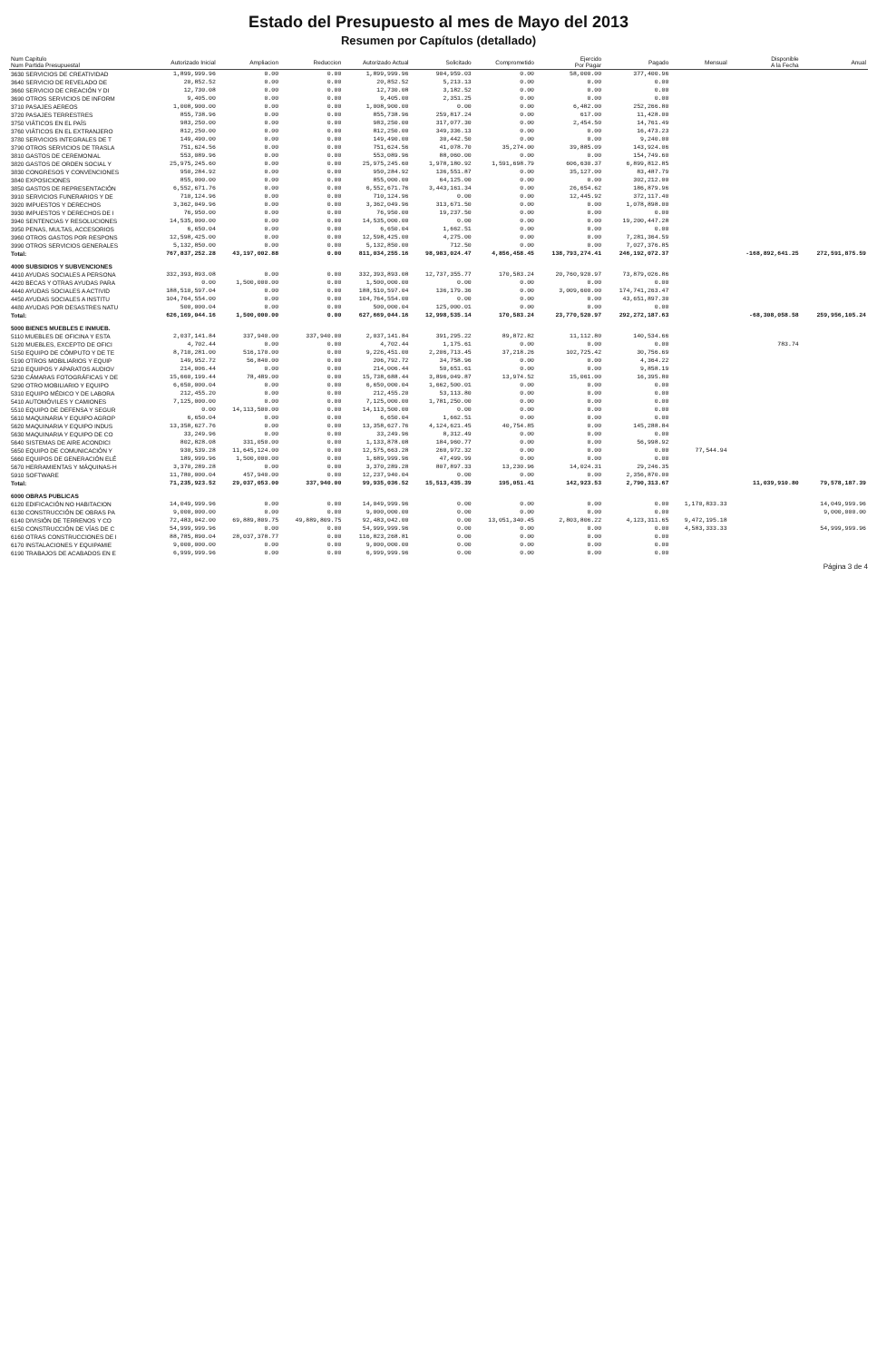Estado del Presupuesto al mes de Mayo del 2013
Resumen por Capítulos (detallado)
| Num Capitulo Num Partida Presupuestal | Autorizado Inicial | Ampliacion | Reduccion | Autorizado Actual | Solicitado | Comprometido | Ejercido Por Pagar | Pagado | Mensual | Disponible A la Fecha | Anual |
| --- | --- | --- | --- | --- | --- | --- | --- | --- | --- | --- | --- |
| 3630 SERVICIOS DE CREATIVIDAD | 1,899,999.96 | 0.00 | 0.00 | 1,899,999.96 | 904,959.03 | 0.00 | 58,000.00 | 377,400.96 | | | |
| 3640 SERVICIO DE REVELADO DE | 20,852.52 | 0.00 | 0.00 | 20,852.52 | 5,213.13 | 0.00 | 0.00 | 0.00 | | | |
| 3660 SERVICIO DE CREACIÓN Y DI | 12,730.08 | 0.00 | 0.00 | 12,730.08 | 3,182.52 | 0.00 | 0.00 | 0.00 | | | |
| 3690 OTROS SERVICIOS DE INFORM | 9,405.00 | 0.00 | 0.00 | 9,405.00 | 2,351.25 | 0.00 | 0.00 | 0.00 | | | |
| 3710 PASAJES AEREOS | 1,008,900.00 | 0.00 | 0.00 | 1,008,900.00 | 0.00 | 0.00 | 6,482.00 | 252,266.80 | | | |
| 3720 PASAJES TERRESTRES | 855,738.96 | 0.00 | 0.00 | 855,738.96 | 259,817.24 | 0.00 | 617.00 | 11,428.00 | | | |
| 3750 VIÁTICOS EN EL PAÍS | 983,250.00 | 0.00 | 0.00 | 983,250.00 | 317,077.30 | 0.00 | 2,454.50 | 14,761.49 | | | |
| 3760 VIÁTICOS EN EL EXTRANJERO | 812,250.00 | 0.00 | 0.00 | 812,250.00 | 349,336.13 | 0.00 | 0.00 | 16,473.23 | | | |
| 3780 SERVICIOS INTEGRALES DE T | 149,490.00 | 0.00 | 0.00 | 149,490.00 | 30,442.50 | 0.00 | 0.00 | 9,240.00 | | | |
| 3790 OTROS SERVICIOS DE TRASLA | 751,624.56 | 0.00 | 0.00 | 751,624.56 | 41,078.70 | 35,274.00 | 39,885.09 | 143,924.06 | | | |
| 3810 GASTOS DE CEREMONIAL | 553,089.96 | 0.00 | 0.00 | 553,089.96 | 88,060.00 | 0.00 | 0.00 | 154,749.60 | | | |
| 3820 GASTOS DE ORDEN SOCIAL Y | 25,975,245.60 | 0.00 | 0.00 | 25,975,245.60 | 1,978,180.92 | 1,591,698.79 | 606,630.37 | 6,899,812.85 | | | |
| 3830 CONGRESOS Y CONVENCIONES | 950,284.92 | 0.00 | 0.00 | 950,284.92 | 136,551.87 | 0.00 | 35,127.00 | 83,487.79 | | | |
| 3840 EXPOSICIONES | 855,000.00 | 0.00 | 0.00 | 855,000.00 | 64,125.00 | 0.00 | 0.00 | 302,212.00 | | | |
| 3850 GASTOS DE REPRESENTACIÓN | 6,552,671.76 | 0.00 | 0.00 | 6,552,671.76 | 3,443,161.34 | 0.00 | 26,654.62 | 186,879.96 | | | |
| 3910 SERVICIOS FUNERARIOS Y DE | 710,124.96 | 0.00 | 0.00 | 710,124.96 | 0.00 | 0.00 | 12,445.92 | 372,117.40 | | | |
| 3920 IMPUESTOS Y DERECHOS | 3,362,049.96 | 0.00 | 0.00 | 3,362,049.96 | 313,671.50 | 0.00 | 0.00 | 1,078,898.00 | | | |
| 3930 IMPUESTOS Y DERECHOS DE I | 76,950.00 | 0.00 | 0.00 | 76,950.00 | 19,237.50 | 0.00 | 0.00 | 0.00 | | | |
| 3940 SENTENCIAS Y RESOLUCIONES | 14,535,000.00 | 0.00 | 0.00 | 14,535,000.00 | 0.00 | 0.00 | 0.00 | 19,200,447.28 | | | |
| 3950 PENAS, MULTAS, ACCESORIOS | 6,650.04 | 0.00 | 0.00 | 6,650.04 | 1,662.51 | 0.00 | 0.00 | 0.00 | | | |
| 3960 OTROS GASTOS POR RESPONS | 12,598,425.00 | 0.00 | 0.00 | 12,598,425.00 | 4,275.00 | 0.00 | 0.00 | 7,281,364.59 | | | |
| 3990 OTROS SERVICIOS GENERALES | 5,132,850.00 | 0.00 | 0.00 | 5,132,850.00 | 712.50 | 0.00 | 0.00 | 7,027,376.85 | | | |
| Total: | 767,837,252.28 | 43,197,002.88 | 0.00 | 811,034,255.16 | 98,983,024.47 | 4,856,458.45 | 138,793,274.41 | 246,192,072.37 | | -168,892,641.25 | 272,591,875.59 |
| 4000 SUBSIDIOS Y SUBVENCIONES | | | | | | | | | | | |
| 4410 AYUDAS SOCIALES A PERSONA | 332,393,893.08 | 0.00 | 0.00 | 332,393,893.08 | 12,737,355.77 | 170,583.24 | 20,760,920.97 | 73,879,026.86 | | | |
| 4420 BECAS Y OTRAS AYUDAS PARA | 0.00 | 1,500,000.00 | 0.00 | 1,500,000.00 | 0.00 | 0.00 | 0.00 | 0.00 | | | |
| 4440 AYUDAS SOCIALES A ACTIVID | 188,510,597.04 | 0.00 | 0.00 | 188,510,597.04 | 136,179.36 | 0.00 | 3,009,600.00 | 174,741,263.47 | | | |
| 4450 AYUDAS SOCIALES A INSTITU | 104,764,554.00 | 0.00 | 0.00 | 104,764,554.00 | 0.00 | 0.00 | 0.00 | 43,651,897.30 | | | |
| 4480 AYUDAS POR DESASTRES NATU | 500,000.04 | 0.00 | 0.00 | 500,000.04 | 125,000.01 | 0.00 | 0.00 | 0.00 | | | |
| Total: | 626,169,044.16 | 1,500,000.00 | 0.00 | 627,669,044.16 | 12,998,535.14 | 170,583.24 | 23,770,520.97 | 292,272,187.63 | | -68,308,058.58 | 259,956,105.24 |
| 5000 BIENES MUEBLES E INMUEB. | | | | | | | | | | | |
| 5110 MUEBLES DE OFICINA Y ESTA | 2,037,141.84 | 337,940.00 | 337,940.00 | 2,037,141.84 | 391,295.22 | 89,872.82 | 11,112.80 | 140,534.66 | | | |
| 5120 MUEBLES, EXCEPTO DE OFICI | 4,702.44 | 0.00 | 0.00 | 4,702.44 | 1,175.61 | 0.00 | 0.00 | 0.00 | | 783.74 | |
| 5150 EQUIPO DE CÓMPUTO Y DE TE | 8,710,281.00 | 516,170.00 | 0.00 | 9,226,451.00 | 2,206,713.45 | 37,218.26 | 102,725.42 | 30,756.69 | | | |
| 5190 OTROS MOBILIARIOS Y EQUIP | 149,952.72 | 56,840.00 | 0.00 | 206,792.72 | 34,758.96 | 0.00 | 0.00 | 4,364.22 | | | |
| 5210 EQUIPOS Y APARATOS AUDIOV | 214,006.44 | 0.00 | 0.00 | 214,006.44 | 50,651.61 | 0.00 | 0.00 | 9,858.19 | | | |
| 5230 CÁMARAS FOTOGRÁFICAS Y DE | 15,660,199.44 | 78,489.00 | 0.00 | 15,738,688.44 | 3,896,049.87 | 13,974.52 | 15,061.00 | 16,395.80 | | | |
| 5290 OTRO MOBILIARIO Y EQUIPO | 6,650,000.04 | 0.00 | 0.00 | 6,650,000.04 | 1,662,500.01 | 0.00 | 0.00 | 0.00 | | | |
| 5310 EQUIPO MÉDICO Y DE LABORA | 212,455.20 | 0.00 | 0.00 | 212,455.20 | 53,113.80 | 0.00 | 0.00 | 0.00 | | | |
| 5410 AUTOMÓVILES Y CAMIONES | 7,125,000.00 | 0.00 | 0.00 | 7,125,000.00 | 1,781,250.00 | 0.00 | 0.00 | 0.00 | | | |
| 5510 EQUIPO DE DEFENSA Y SEGUR | 0.00 | 14,113,500.00 | 0.00 | 14,113,500.00 | 0.00 | 0.00 | 0.00 | 0.00 | | | |
| 5610 MAQUINARIA Y EQUIPO AGROP | 6,650.04 | 0.00 | 0.00 | 6,650.04 | 1,662.51 | 0.00 | 0.00 | 0.00 | | | |
| 5620 MAQUINARIA Y EQUIPO INDUS | 13,358,627.76 | 0.00 | 0.00 | 13,358,627.76 | 4,124,621.45 | 40,754.85 | 0.00 | 145,288.84 | | | |
| 5630 MAQUINARIA Y EQUIPO DE CO | 33,249.96 | 0.00 | 0.00 | 33,249.96 | 8,312.49 | 0.00 | 0.00 | 0.00 | | | |
| 5640 SISTEMAS DE AIRE ACONDICI | 802,828.08 | 331,050.00 | 0.00 | 1,133,878.08 | 184,960.77 | 0.00 | 0.00 | 56,998.92 | | | |
| 5650 EQUIPO DE COMUNICACIÓN Y | 930,539.28 | 11,645,124.00 | 0.00 | 12,575,663.28 | 260,972.32 | 0.00 | 0.00 | 0.00 | 77,544.94 | | |
| 5660 EQUIPOS DE GENERACIÓN ELÉ | 189,999.96 | 1,500,000.00 | 0.00 | 1,689,999.96 | 47,499.99 | 0.00 | 0.00 | 0.00 | | | |
| 5670 HERRAMIENTAS Y MÁQUINAS-H | 3,370,289.28 | 0.00 | 0.00 | 3,370,289.28 | 807,897.33 | 13,230.96 | 14,024.31 | 29,246.35 | | | |
| 5910 SOFTWARE | 11,780,000.04 | 457,940.00 | 0.00 | 12,237,940.04 | 0.00 | 0.00 | 0.00 | 2,356,870.00 | | | |
| Total: | 71,235,923.52 | 29,037,053.00 | 337,940.00 | 99,935,036.52 | 15,513,435.39 | 195,051.41 | 142,923.53 | 2,790,313.67 | | 11,039,910.80 | 79,578,187.39 |
| 6000 OBRAS PUBLICAS | | | | | | | | | | | |
| 6120 EDIFICACIÓN NO HABITACION | 14,049,999.96 | 0.00 | 0.00 | 14,049,999.96 | 0.00 | 0.00 | 0.00 | 0.00 | 1,170,833.33 | | 14,049,999.96 |
| 6130 CONSTRUCCIÓN DE OBRAS PA | 9,000,000.00 | 0.00 | 0.00 | 9,000,000.00 | 0.00 | 0.00 | 0.00 | 0.00 | | | 9,000,000.00 |
| 6140 DIVISIÓN DE TERRENOS Y CO | 72,483,042.00 | 69,889,809.75 | 49,889,809.75 | 92,483,042.00 | 0.00 | 13,051,340.45 | 2,803,806.22 | 4,123,311.65 | 9,472,195.18 | | |
| 6150 CONSTRUCCIÓN DE VÍAS DE C | 54,999,999.96 | 0.00 | 0.00 | 54,999,999.96 | 0.00 | 0.00 | 0.00 | 0.00 | 4,583,333.33 | | 54,999,999.96 |
| 6160 OTRAS CONSTRUCCIONES DE I | 88,785,890.04 | 28,037,378.77 | 0.00 | 116,823,268.81 | 0.00 | 0.00 | 0.00 | 0.00 | | | |
| 6170 INSTALACIONES Y EQUIPAMIE | 9,000,000.00 | 0.00 | 0.00 | 9,000,000.00 | 0.00 | 0.00 | 0.00 | 0.00 | | | |
| 6190 TRABAJOS DE ACABADOS EN E | 6,999,999.96 | 0.00 | 0.00 | 6,999,999.96 | 0.00 | 0.00 | 0.00 | 0.00 | | | |
Página 3 de 4